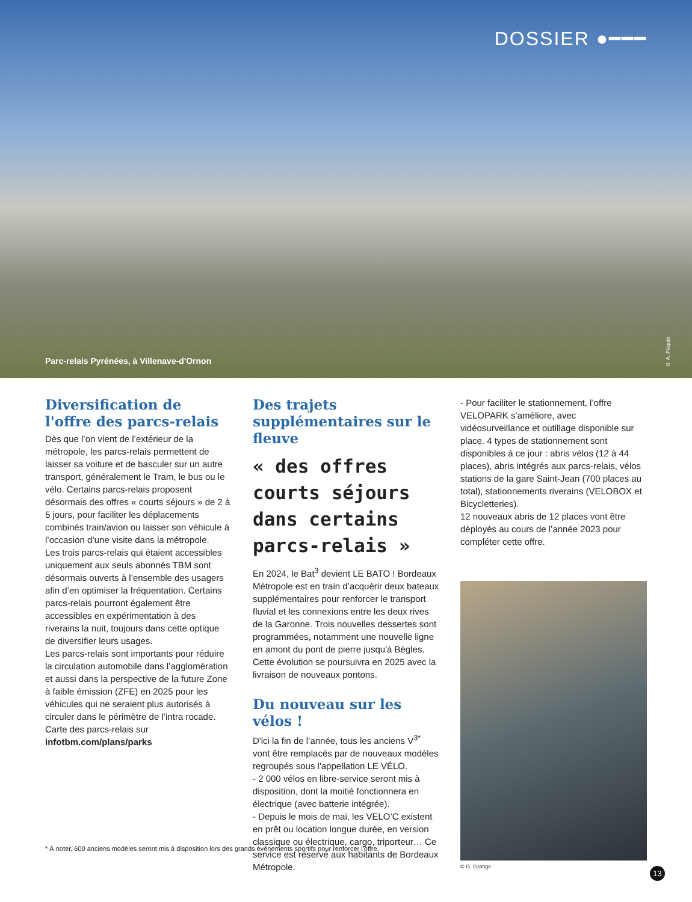DOSSIER ●━━━
Parc-relais Pyrénées, à Villenave-d'Ornon
© A. Péquin
Diversification de l'offre des parcs-relais
Dès que l’on vient de l’extérieur de la métropole, les parcs-relais permettent de laisser sa voiture et de basculer sur un autre transport, généralement le Tram, le bus ou le vélo. Certains parcs-relais proposent désormais des offres « courts séjours » de 2 à 5 jours, pour faciliter les déplacements combinés train/avion ou laisser son véhicule à l’occasion d’une visite dans la métropole.
Les trois parcs-relais qui étaient accessibles uniquement aux seuls abonnés TBM sont désormais ouverts à l’ensemble des usagers afin d’en optimiser la fréquentation. Certains parcs-relais pourront également être accessibles en expérimentation à des riverains la nuit, toujours dans cette optique de diversifier leurs usages.
Les parcs-relais sont importants pour réduire la circulation automobile dans l’agglomération et aussi dans la perspective de la future Zone à faible émission (ZFE) en 2025 pour les véhicules qui ne seraient plus autorisés à circuler dans le périmètre de l’intra rocade.
Carte des parcs-relais sur infotbm.com/plans/parks
Des trajets supplémentaires sur le fleuve
« des offres courts séjours dans certains parcs-relais »
En 2024, le Bat<sup>3</sup> devient LE BATO ! Bordeaux Métropole est en train d’acquérir deux bateaux supplémentaires pour renforcer le transport fluvial et les connexions entre les deux rives de la Garonne. Trois nouvelles dessertes sont programmées, notamment une nouvelle ligne en amont du pont de pierre jusqu'à Bègles. Cette évolution se poursuivra en 2025 avec la livraison de nouveaux pontons.
Du nouveau sur les vélos !
D'ici la fin de l’année, tous les anciens V<sup>3*</sup> vont être remplacés par de nouveaux modèles regroupés sous l'appellation LE VÉLO.
- 2 000 vélos en libre-service seront mis à disposition, dont la moitié fonctionnera en électrique (avec batterie intégrée).
- Depuis le mois de mai, les VELO’C existent en prêt ou location longue durée, en version classique ou électrique, cargo, triporteur… Ce service est réservé aux habitants de Bordeaux Métropole.
- Pour faciliter le stationnement, l’offre VELOPARK s’améliore, avec vidéosurveillance et outillage disponible sur place. 4 types de stationnement sont disponibles à ce jour : abris vélos (12 à 44 places), abris intégrés aux parcs-relais, vélos stations de la gare Saint-Jean (700 places au total), stationnements riverains (VELOBOX et Bicycletteries).
12 nouveaux abris de 12 places vont être déployés au cours de l’année 2023 pour compléter cette offre.
© G. Grange
* À noter, 600 anciens modèles seront mis à disposition lors des grands événements sportifs pour renforcer l'offre.
13